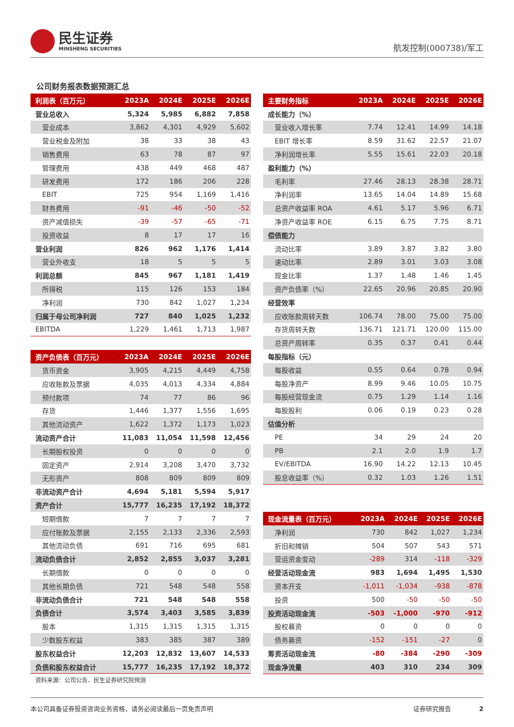民生证券
MINSHENG SECURITIES
航发控制(000738)/军工
公司财务报表数据预测汇总
| 利润表（百万元） | 2023A | 2024E | 2025E | 2026E |
| --- | --- | --- | --- | --- |
| 营业总收入 | 5,324 | 5,985 | 6,882 | 7,858 |
| 营业成本 | 3,862 | 4,301 | 4,929 | 5,602 |
| 营业税金及附加 | 38 | 33 | 38 | 43 |
| 销售费用 | 63 | 78 | 87 | 97 |
| 管理费用 | 438 | 449 | 468 | 487 |
| 研发费用 | 172 | 186 | 206 | 228 |
| EBIT | 725 | 954 | 1,169 | 1,416 |
| 财务费用 | -91 | -46 | -50 | -52 |
| 资产减值损失 | -39 | -57 | -65 | -71 |
| 投资收益 | 8 | 17 | 17 | 16 |
| 营业利润 | 826 | 962 | 1,176 | 1,414 |
| 营业外收支 | 18 | 5 | 5 | 5 |
| 利润总额 | 845 | 967 | 1,181 | 1,419 |
| 所得税 | 115 | 126 | 153 | 184 |
| 净利润 | 730 | 842 | 1,027 | 1,234 |
| 归属于母公司净利润 | 727 | 840 | 1,025 | 1,232 |
| EBITDA | 1,229 | 1,461 | 1,713 | 1,987 |
| 资产负债表（百万元） | 2023A | 2024E | 2025E | 2026E |
| --- | --- | --- | --- | --- |
| 货币资金 | 3,905 | 4,215 | 4,449 | 4,758 |
| 应收账款及票据 | 4,035 | 4,013 | 4,334 | 4,884 |
| 预付款项 | 74 | 77 | 86 | 96 |
| 存货 | 1,446 | 1,377 | 1,556 | 1,695 |
| 其他流动资产 | 1,622 | 1,372 | 1,173 | 1,023 |
| 流动资产合计 | 11,083 | 11,054 | 11,598 | 12,456 |
| 长期股权投资 | 0 | 0 | 0 | 0 |
| 固定资产 | 2,914 | 3,208 | 3,470 | 3,732 |
| 无形资产 | 808 | 809 | 809 | 809 |
| 非流动资产合计 | 4,694 | 5,181 | 5,594 | 5,917 |
| 资产合计 | 15,777 | 16,235 | 17,192 | 18,372 |
| 短期借款 | 7 | 7 | 7 | 7 |
| 应付账款及票据 | 2,155 | 2,133 | 2,336 | 2,593 |
| 其他流动负债 | 691 | 716 | 695 | 681 |
| 流动负债合计 | 2,852 | 2,855 | 3,037 | 3,281 |
| 长期借款 | 0 | 0 | 0 | 0 |
| 其他长期负债 | 721 | 548 | 548 | 558 |
| 非流动负债合计 | 721 | 548 | 548 | 558 |
| 负债合计 | 3,574 | 3,403 | 3,585 | 3,839 |
| 股本 | 1,315 | 1,315 | 1,315 | 1,315 |
| 少数股东权益 | 383 | 385 | 387 | 389 |
| 股东权益合计 | 12,203 | 12,832 | 13,607 | 14,533 |
| 负债和股东权益合计 | 15,777 | 16,235 | 17,192 | 18,372 |
资料来源：公司公告、民生证券研究院预测
| 主要财务指标 | 2023A | 2024E | 2025E | 2026E |
| --- | --- | --- | --- | --- |
| 成长能力（%） | | | | |
| 营业收入增长率 | 7.74 | 12.41 | 14.99 | 14.18 |
| EBIT 增长率 | 8.59 | 31.62 | 22.57 | 21.07 |
| 净利润增长率 | 5.55 | 15.61 | 22.03 | 20.18 |
| 盈利能力（%） | | | | |
| 毛利率 | 27.46 | 28.13 | 28.38 | 28.71 |
| 净利润率 | 13.65 | 14.04 | 14.89 | 15.68 |
| 总资产收益率 ROA | 4.61 | 5.17 | 5.96 | 6.71 |
| 净资产收益率 ROE | 6.15 | 6.75 | 7.75 | 8.71 |
| 偿债能力 | | | | |
| 流动比率 | 3.89 | 3.87 | 3.82 | 3.80 |
| 速动比率 | 2.89 | 3.01 | 3.03 | 3.08 |
| 现金比率 | 1.37 | 1.48 | 1.46 | 1.45 |
| 资产负债率（%） | 22.65 | 20.96 | 20.85 | 20.90 |
| 经营效率 | | | | |
| 应收账款周转天数 | 106.74 | 78.00 | 75.00 | 75.00 |
| 存货周转天数 | 136.71 | 121.71 | 120.00 | 115.00 |
| 总资产周转率 | 0.35 | 0.37 | 0.41 | 0.44 |
| 每股指标（元） | | | | |
| 每股收益 | 0.55 | 0.64 | 0.78 | 0.94 |
| 每股净资产 | 8.99 | 9.46 | 10.05 | 10.75 |
| 每股经营现金流 | 0.75 | 1.29 | 1.14 | 1.16 |
| 每股股利 | 0.06 | 0.19 | 0.23 | 0.28 |
| 估值分析 | | | | |
| PE | 34 | 29 | 24 | 20 |
| PB | 2.1 | 2.0 | 1.9 | 1.7 |
| EV/EBITDA | 16.90 | 14.22 | 12.13 | 10.45 |
| 股息收益率（%） | 0.32 | 1.03 | 1.26 | 1.51 |
| 现金流量表（百万元） | 2023A | 2024E | 2025E | 2026E |
| --- | --- | --- | --- | --- |
| 净利润 | 730 | 842 | 1,027 | 1,234 |
| 折旧和摊销 | 504 | 507 | 543 | 571 |
| 营运资金变动 | -289 | 314 | -118 | -329 |
| 经营活动现金流 | 983 | 1,694 | 1,495 | 1,530 |
| 资本开支 | -1,011 | -1,034 | -938 | -878 |
| 投资 | 500 | -50 | -50 | -50 |
| 投资活动现金流 | -503 | -1,000 | -970 | -912 |
| 股权募资 | 0 | 0 | 0 | 0 |
| 债务募资 | -152 | -151 | -27 | 0 |
| 筹资活动现金流 | -80 | -384 | -290 | -309 |
| 现金净流量 | 403 | 310 | 234 | 309 |
本公司具备证券投资咨询业务资格，请务必阅读最后一页免责声明 证券研究报告 2